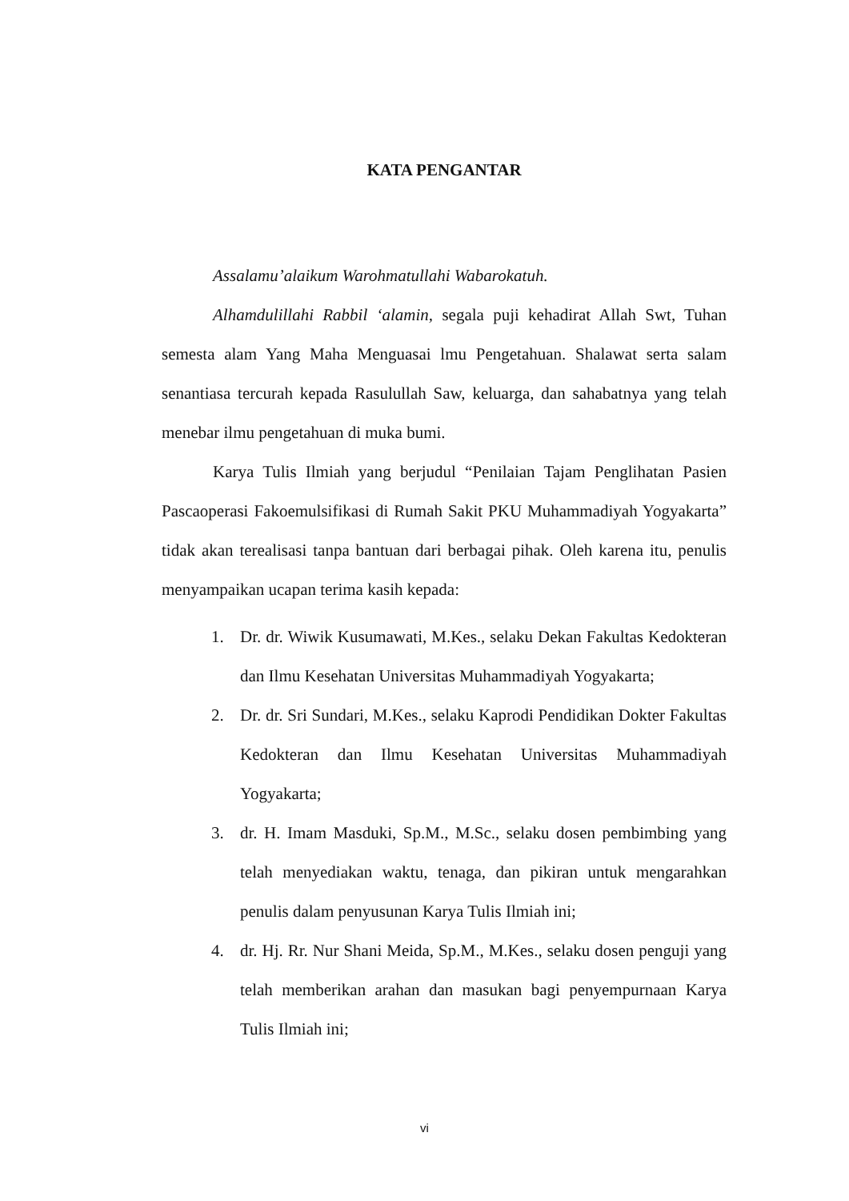KATA PENGANTAR
Assalamu’alaikum Warohmatullahi Wabarokatuh.
Alhamdulillahi Rabbil ‘alamin, segala puji kehadirat Allah Swt, Tuhan semesta alam Yang Maha Menguasai lmu Pengetahuan. Shalawat serta salam senantiasa tercurah kepada Rasulullah Saw, keluarga, dan sahabatnya yang telah menebar ilmu pengetahuan di muka bumi.
Karya Tulis Ilmiah yang berjudul “Penilaian Tajam Penglihatan Pasien Pascaoperasi Fakoemulsifikasi di Rumah Sakit PKU Muhammadiyah Yogyakarta” tidak akan terealisasi tanpa bantuan dari berbagai pihak. Oleh karena itu, penulis menyampaikan ucapan terima kasih kepada:
1. Dr. dr. Wiwik Kusumawati, M.Kes., selaku Dekan Fakultas Kedokteran dan Ilmu Kesehatan Universitas Muhammadiyah Yogyakarta;
2. Dr. dr. Sri Sundari, M.Kes., selaku Kaprodi Pendidikan Dokter Fakultas Kedokteran dan Ilmu Kesehatan Universitas Muhammadiyah Yogyakarta;
3. dr. H. Imam Masduki, Sp.M., M.Sc., selaku dosen pembimbing yang telah menyediakan waktu, tenaga, dan pikiran untuk mengarahkan penulis dalam penyusunan Karya Tulis Ilmiah ini;
4. dr. Hj. Rr. Nur Shani Meida, Sp.M., M.Kes., selaku dosen penguji yang telah memberikan arahan dan masukan bagi penyempurnaan Karya Tulis Ilmiah ini;
vi